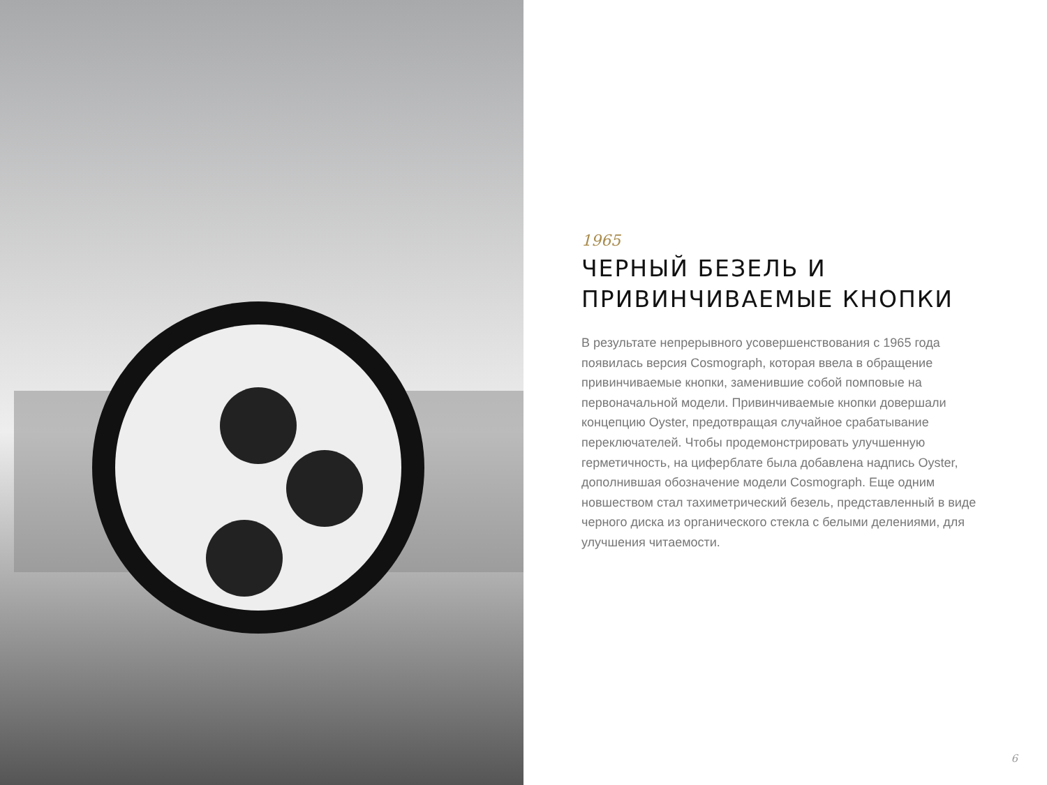1965
ЧЕРНЫЙ БЕЗЕЛЬ И
ПРИВИНЧИВАЕМЫЕ КНОПКИ
В результате непрерывного усовершенствования с 1965 года появилась версия Cosmograph, которая ввела в обращение привинчиваемые кнопки, заменившие собой помповые на первоначальной модели. Привинчиваемые кнопки довершали концепцию Oyster, предотвращая случайное срабатывание переключателей. Чтобы продемонстрировать улучшенную герметичность, на циферблате была добавлена надпись Oyster, дополнившая обозначение модели Cosmograph. Еще одним новшеством стал тахиметрический безель, представленный в виде черного диска из органического стекла с белыми делениями, для улучшения читаемости.
6